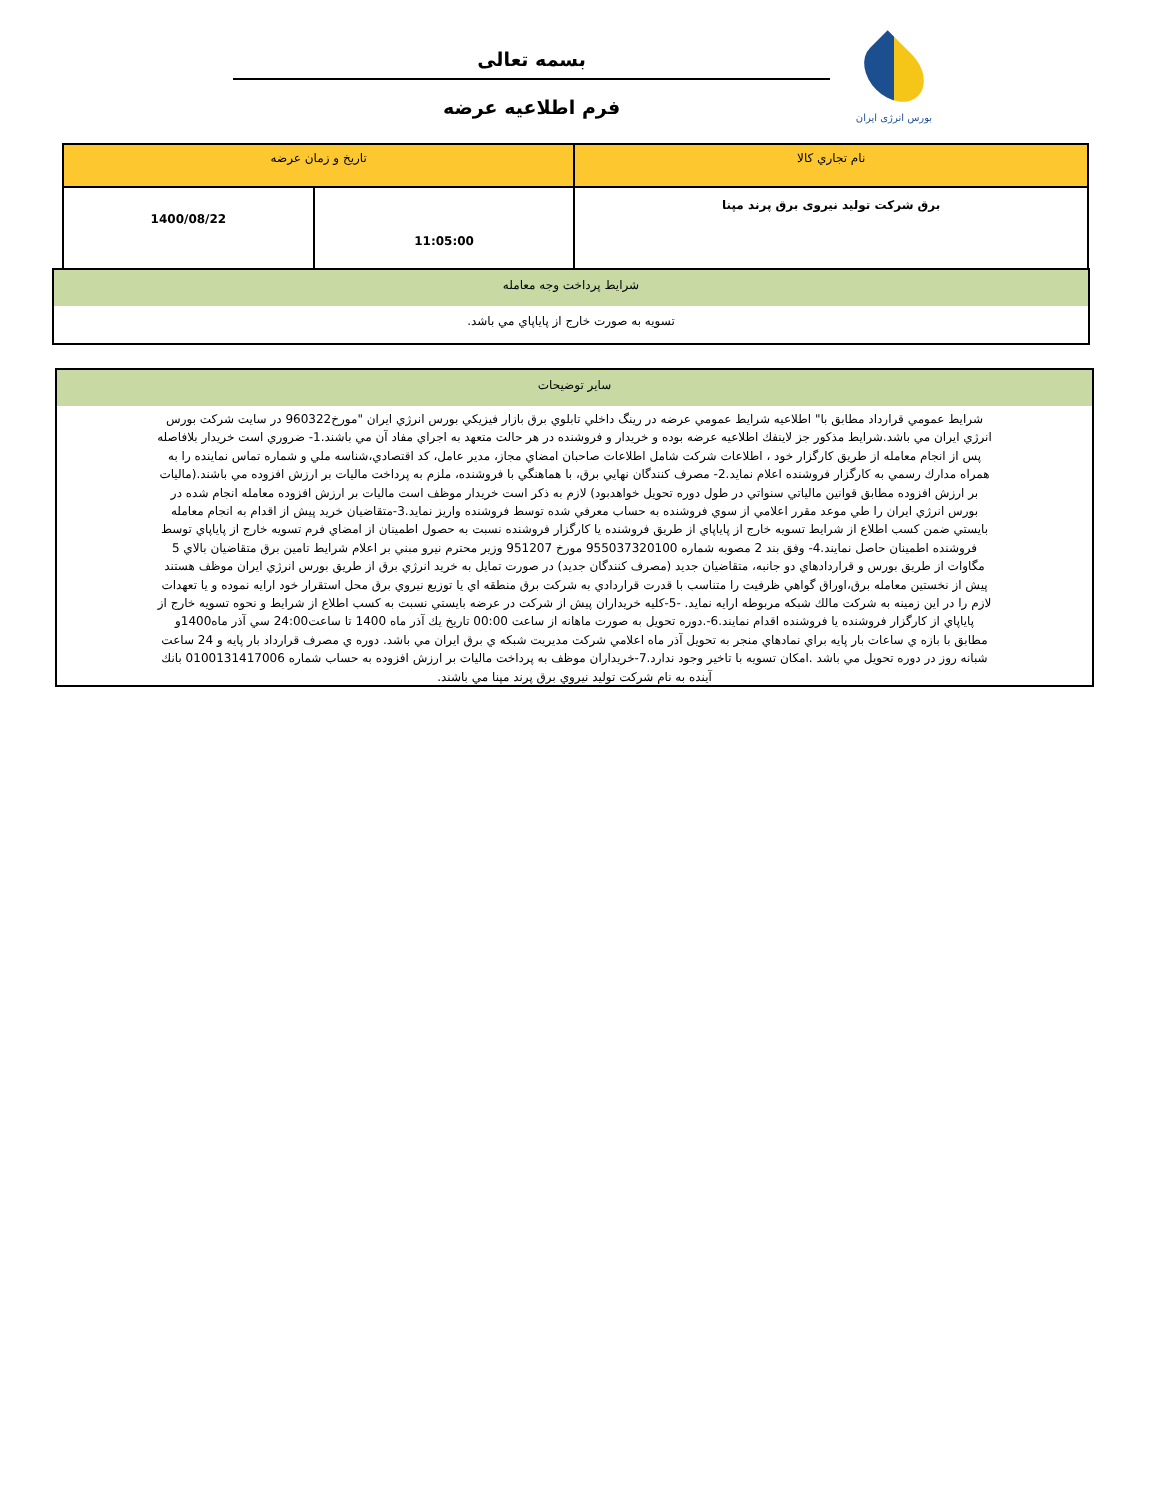بورس انرژی ایران
بسمه تعالی
فرم اطلاعیه عرضه
| نام تجاري كالا | تاريخ و زمان عرضه | |
| --- | --- | --- |
| برق شرکت تولید نیروی برق پرند مپنا | 11:05:00 | 1400/08/22 |
شرايط پرداخت وجه معامله
تسويه به صورت خارج از پاياپاي مي باشد.
ساير توضيحات
شرايط عمومي قرارداد مطابق با" اطلاعيه شرايط عمومي عرضه در رينگ داخلي تابلوي برق بازار فيزيكي بورس انرژي ايران "مورخ960322 در سايت شركت بورس انرژي ايران مي باشد.شرايط مذكور جز لاينفك اطلاعيه عرضه بوده و خريدار و فروشنده در هر حالت متعهد به اجراي مفاد آن مي باشند.1- ضروري است خريدار بلافاصله پس از انجام معامله از طريق كارگزار خود ، اطلاعات شركت شامل اطلاعات صاحبان امضاي مجاز، مدير عامل، كد اقتصادي،شناسه ملي و شماره تماس نماينده را به همراه مدارك رسمي به كارگزار فروشنده اعلام نمايد.2- مصرف كنندگان نهايي برق، با هماهنگي با فروشنده، ملزم به پرداخت ماليات بر ارزش افزوده مي باشند.(ماليات بر ارزش افزوده مطابق قوانين مالياتي سنواتي در طول دوره تحويل خواهدبود) لازم به ذكر است خريدار موظف است ماليات بر ارزش افزوده معامله انجام شده در بورس انرژي ايران را طي موعد مقرر اعلامي از سوي فروشنده به حساب معرفي شده توسط فروشنده واريز نمايد.3-متقاضيان خريد پيش از اقدام به انجام معامله بايستي ضمن كسب اطلاع از شرايط تسويه خارج از پاياپاي از طريق فروشنده يا كارگزار فروشنده نسبت به حصول اطمينان از امضاي فرم تسويه خارج از پاياپاي توسط فروشنده اطمينان حاصل نمايند.4- وفق بند 2 مصوبه شماره 955037320100 مورخ 951207 وزير محترم نيرو مبني بر اعلام شرايط تامين برق متقاضيان بالاي 5 مگاوات از طريق بورس و قراردادهاي دو جانبه، متقاضيان جديد (مصرف كنندگان جديد) در صورت تمايل به خريد انرژي برق از طريق بورس انرژي ايران موظف هستند پيش از نخستين معامله برق،اوراق گواهي ظرفيت را متناسب با قدرت قراردادي به شركت برق منطقه اي يا توزيع نيروي برق محل استقرار خود ارايه نموده و يا تعهدات لازم را در اين زمينه به شركت مالك شبكه مربوطه ارايه نمايد. -5-كليه خريداران پيش از شركت در عرضه بايستي نسبت به كسب اطلاع از شرايط و نحوه تسويه خارج از پاياپاي از كارگزار فروشنده يا فروشنده اقدام نمايند.6-.دوره تحويل به صورت ماهانه از ساعت 00:00 تاريخ يك آذر ماه 1400 تا ساعت24:00 سي آذر ماه1400و مطابق با بازه ي ساعات بار پايه براي نمادهاي منجر به تحويل آذر ماه اعلامي شركت مديريت شبكه ي برق ايران مي باشد. دوره ي مصرف قرارداد بار پايه و 24 ساعت شبانه روز در دوره تحويل مي باشد .امكان تسويه با تاخير وجود ندارد.7-خريداران موظف به پرداخت ماليات بر ارزش افزوده به حساب شماره 0100131417006 بانك آينده به نام شركت توليد نيروي برق پرند مپنا مي باشند.